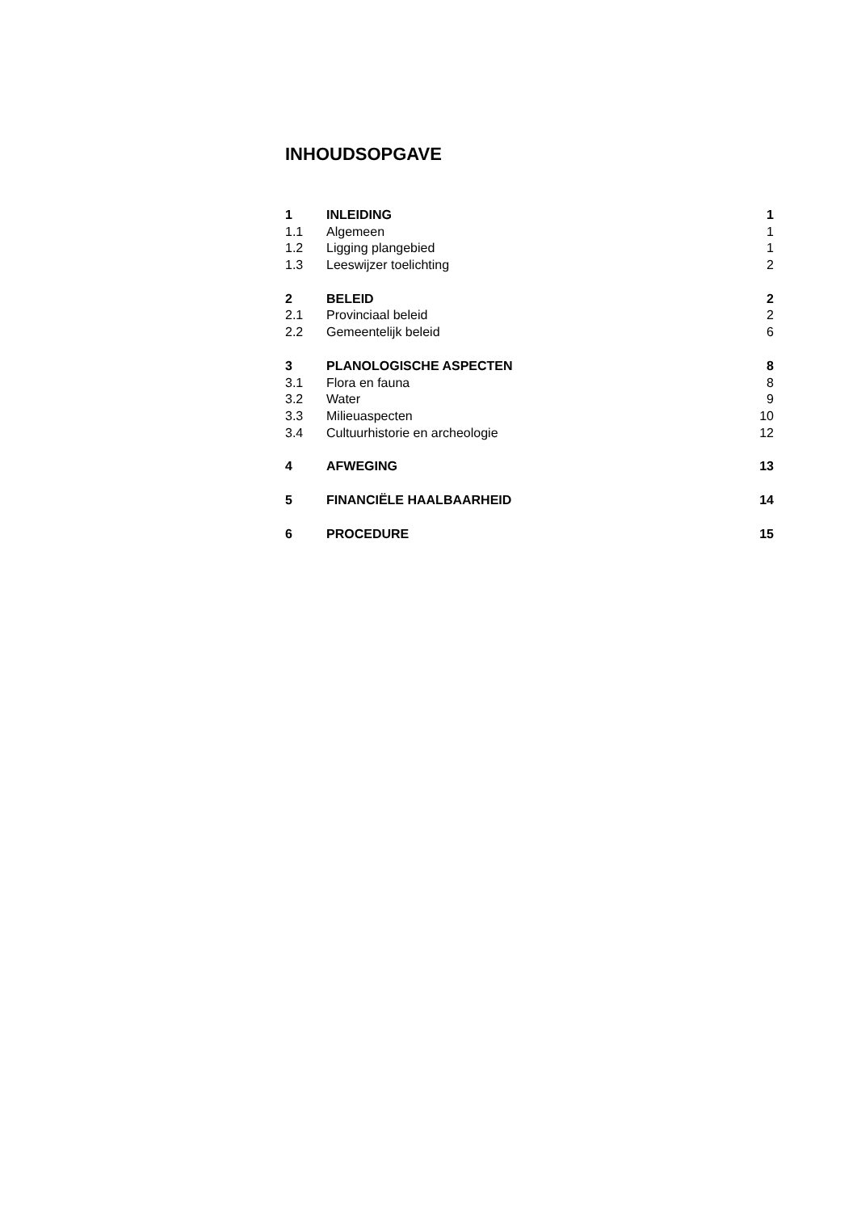INHOUDSOPGAVE
| 1 | INLEIDING | 1 |
| 1.1 | Algemeen | 1 |
| 1.2 | Ligging plangebied | 1 |
| 1.3 | Leeswijzer toelichting | 2 |
| 2 | BELEID | 2 |
| 2.1 | Provinciaal beleid | 2 |
| 2.2 | Gemeentelijk beleid | 6 |
| 3 | PLANOLOGISCHE ASPECTEN | 8 |
| 3.1 | Flora en fauna | 8 |
| 3.2 | Water | 9 |
| 3.3 | Milieuaspecten | 10 |
| 3.4 | Cultuurhistorie en archeologie | 12 |
| 4 | AFWEGING | 13 |
| 5 | FINANCIËLE HAALBAARHEID | 14 |
| 6 | PROCEDURE | 15 |